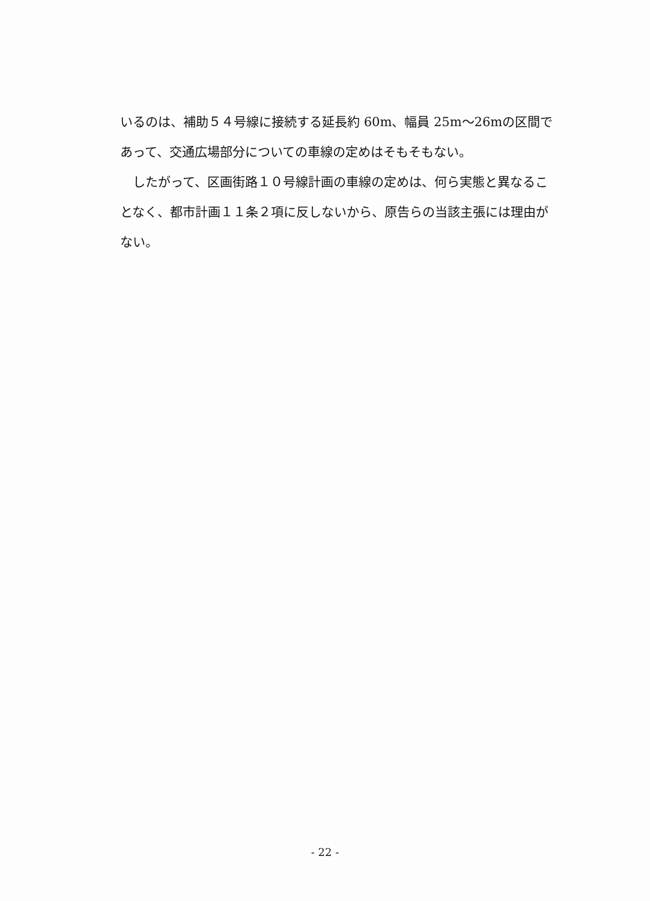いるのは、補助５４号線に接続する延長約 60m、幅員 25m～26mの区間であって、交通広場部分についての車線の定めはそもそもない。
したがって、区画街路１０号線計画の車線の定めは、何ら実態と異なることなく、都市計画１１条２項に反しないから、原告らの当該主張には理由がない。
- 22 -